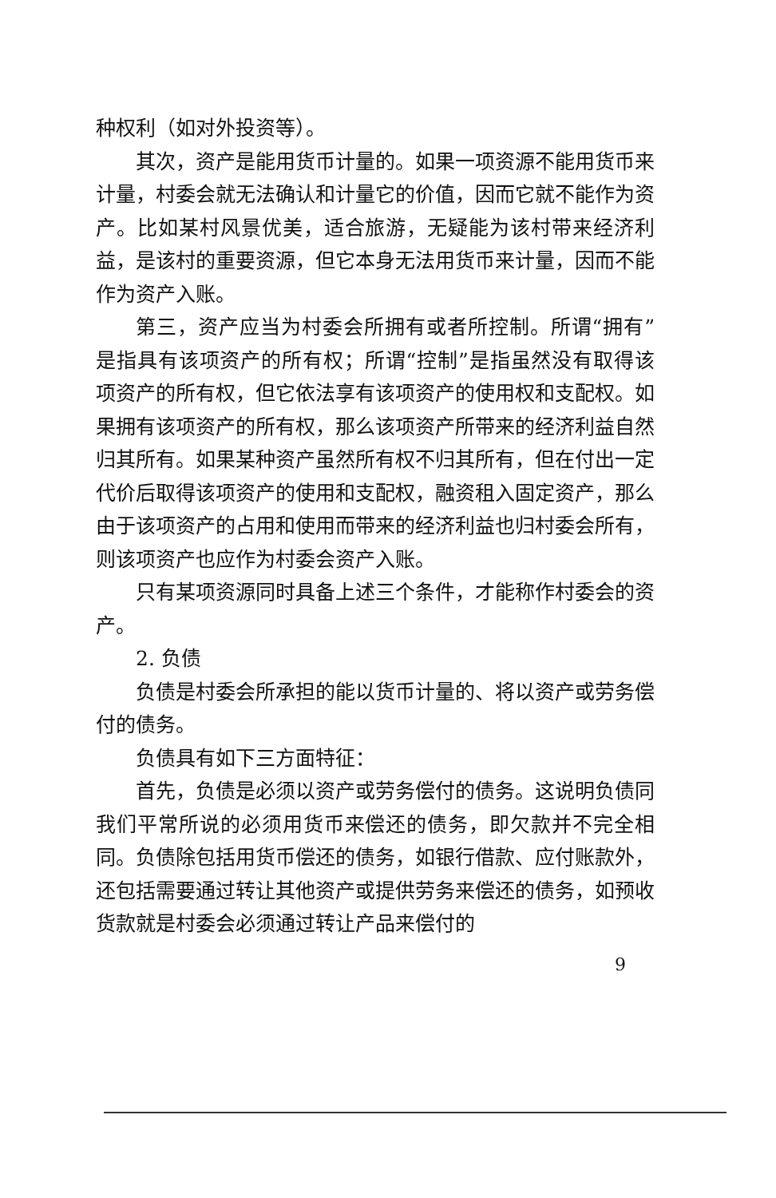种权利（如对外投资等）。
其次，资产是能用货币计量的。如果一项资源不能用货币来计量，村委会就无法确认和计量它的价值，因而它就不能作为资产。比如某村风景优美，适合旅游，无疑能为该村带来经济利益，是该村的重要资源，但它本身无法用货币来计量，因而不能作为资产入账。
第三，资产应当为村委会所拥有或者所控制。所谓“拥有”是指具有该项资产的所有权；所谓“控制”是指虽然没有取得该项资产的所有权，但它依法享有该项资产的使用权和支配权。如果拥有该项资产的所有权，那么该项资产所带来的经济利益自然归其所有。如果某种资产虽然所有权不归其所有，但在付出一定代价后取得该项资产的使用和支配权，融资租入固定资产，那么由于该项资产的占用和使用而带来的经济利益也归村委会所有，则该项资产也应作为村委会资产入账。
只有某项资源同时具备上述三个条件，才能称作村委会的资产。
2. 负债
负债是村委会所承担的能以货币计量的、将以资产或劳务偿付的债务。
负债具有如下三方面特征：
首先，负债是必须以资产或劳务偿付的债务。这说明负债同我们平常所说的必须用货币来偿还的债务，即欠款并不完全相同。负债除包括用货币偿还的债务，如银行借款、应付账款外，还包括需要通过转让其他资产或提供劳务来偿还的债务，如预收货款就是村委会必须通过转让产品来偿付的
9